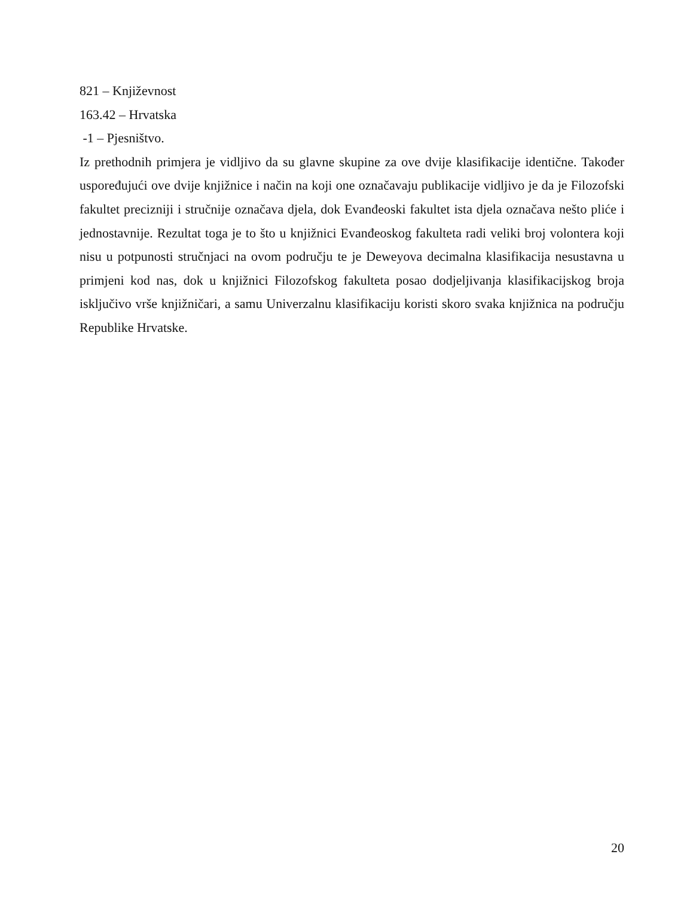821 – Književnost
163.42 – Hrvatska
-1 – Pjesništvo.
Iz prethodnih primjera je vidljivo da su glavne skupine za ove dvije klasifikacije identične. Također uspoređujući ove dvije knjižnice i način na koji one označavaju publikacije vidljivo je da je Filozofski fakultet precizniji i stručnije označava djela, dok Evanđeoski fakultet ista djela označava nešto pliće i jednostavnije. Rezultat toga je to što u knjižnici Evanđeoskog fakulteta radi veliki broj volontera koji nisu u potpunosti stručnjaci na ovom području te je Deweyova decimalna klasifikacija nesustavna u primjeni kod nas, dok u knjižnici Filozofskog fakulteta posao dodjeljivanja klasifikacijskog broja isključivo vrše knjižničari, a samu Univerzalnu klasifikaciju koristi skoro svaka knjižnica na području Republike Hrvatske.
20